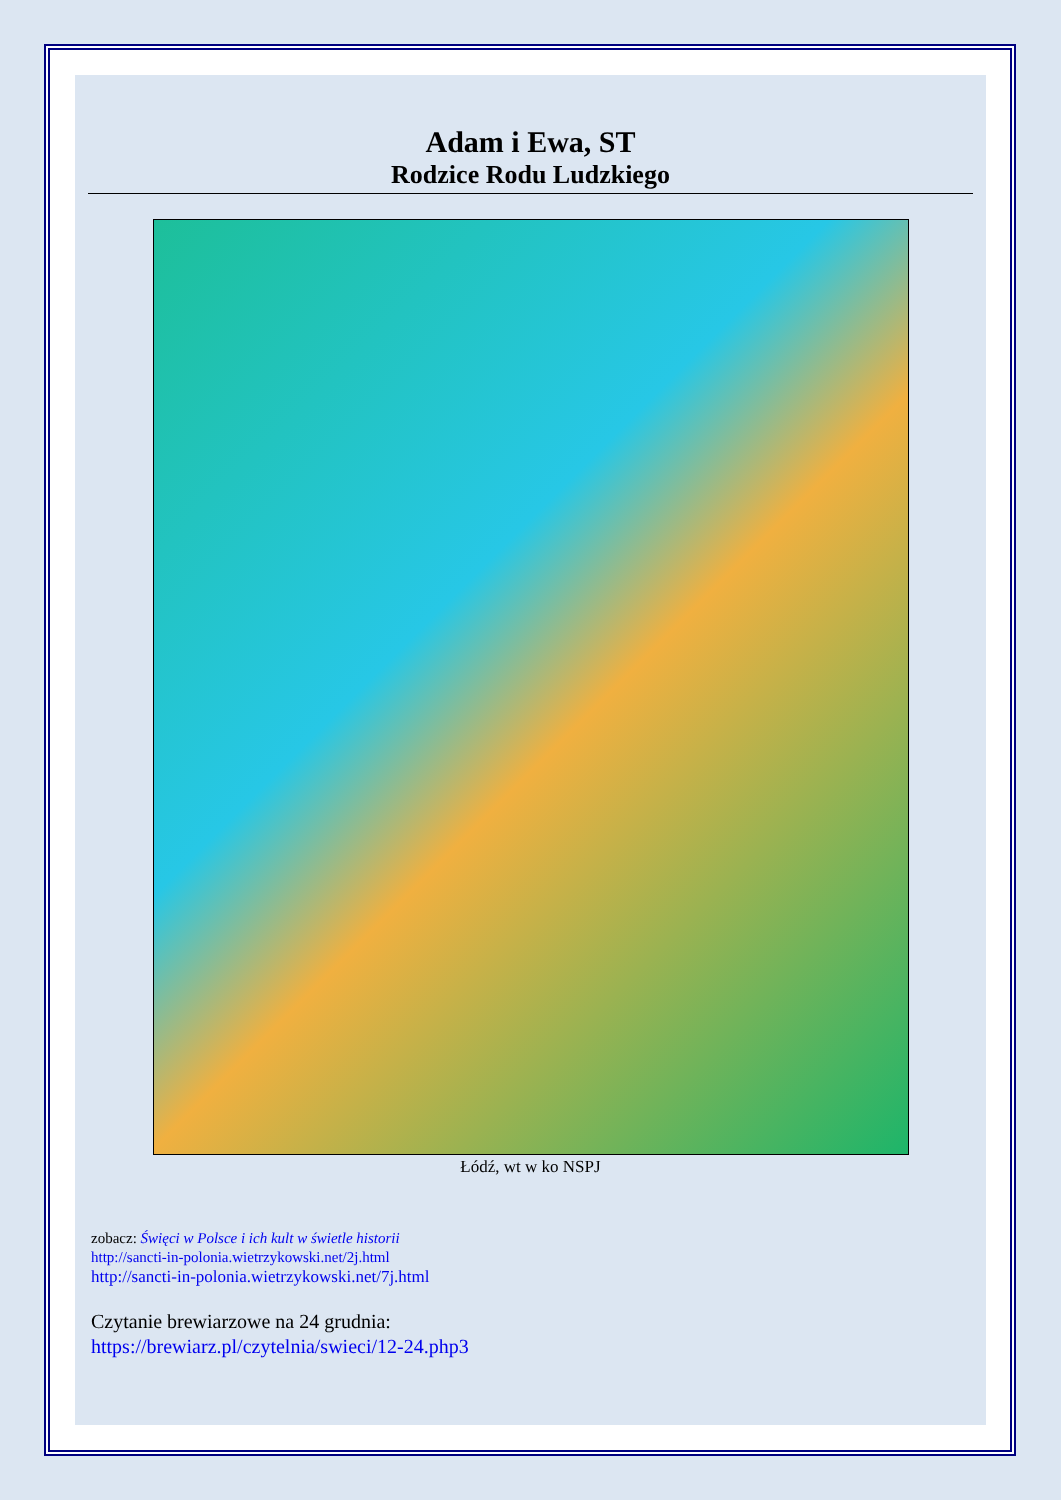Adam i Ewa, ST
Rodzice Rodu Ludzkiego
Łódź, wt w ko NSPJ
zobacz: Święci w Polsce i ich kult w świetle historii
http://sancti-in-polonia.wietrzykowski.net/2j.html
http://sancti-in-polonia.wietrzykowski.net/7j.html
Czytanie brewiarzowe na 24 grudnia:
https://brewiarz.pl/czytelnia/swieci/12-24.php3